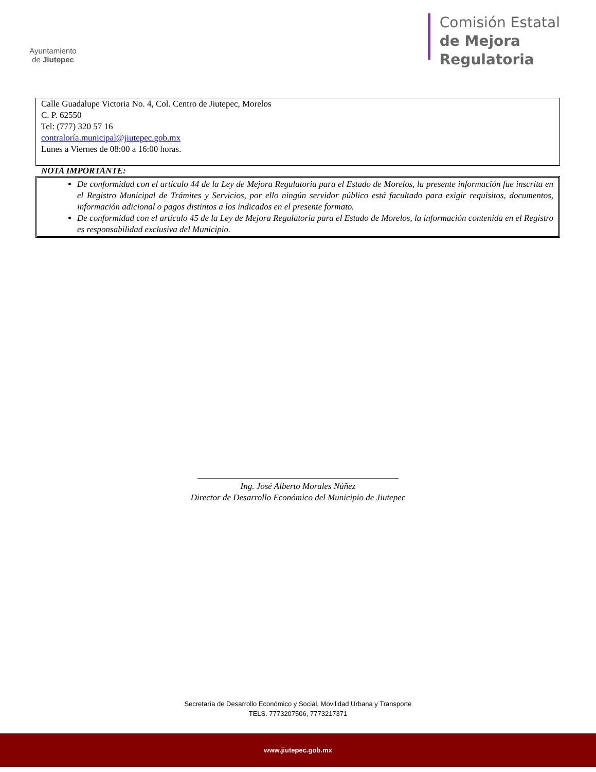Ayuntamiento
de Jiutepec
Comisión Estatal
de Mejora
Regulatoria
Calle Guadalupe Victoria No. 4, Col. Centro de Jiutepec, Morelos
C. P. 62550
Tel: (777) 320 57 16
contraloría.municipal@jiutepec.gob.mx
Lunes a Viernes de 08:00 a 16:00 horas.
NOTA IMPORTANTE:
De conformidad con el artículo 44 de la Ley de Mejora Regulatoria para el Estado de Morelos, la presente información fue inscrita en el Registro Municipal de Trámites y Servicios, por ello ningún servidor público está facultado para exigir requisitos, documentos, información adicional o pagos distintos a los indicados en el presente formato.
De conformidad con el artículo 45 de la Ley de Mejora Regulatoria para el Estado de Morelos, la información contenida en el Registro es responsabilidad exclusiva del Municipio.
______________________________________________
Ing. José Alberto Morales Núñez
Director de Desarrollo Económico del Municipio de Jiutepec
Secretaría de Desarrollo Económico y Social, Movilidad Urbana y Transporte
TELS. 7773207506, 7773217371
www.jiutepec.gob.mx